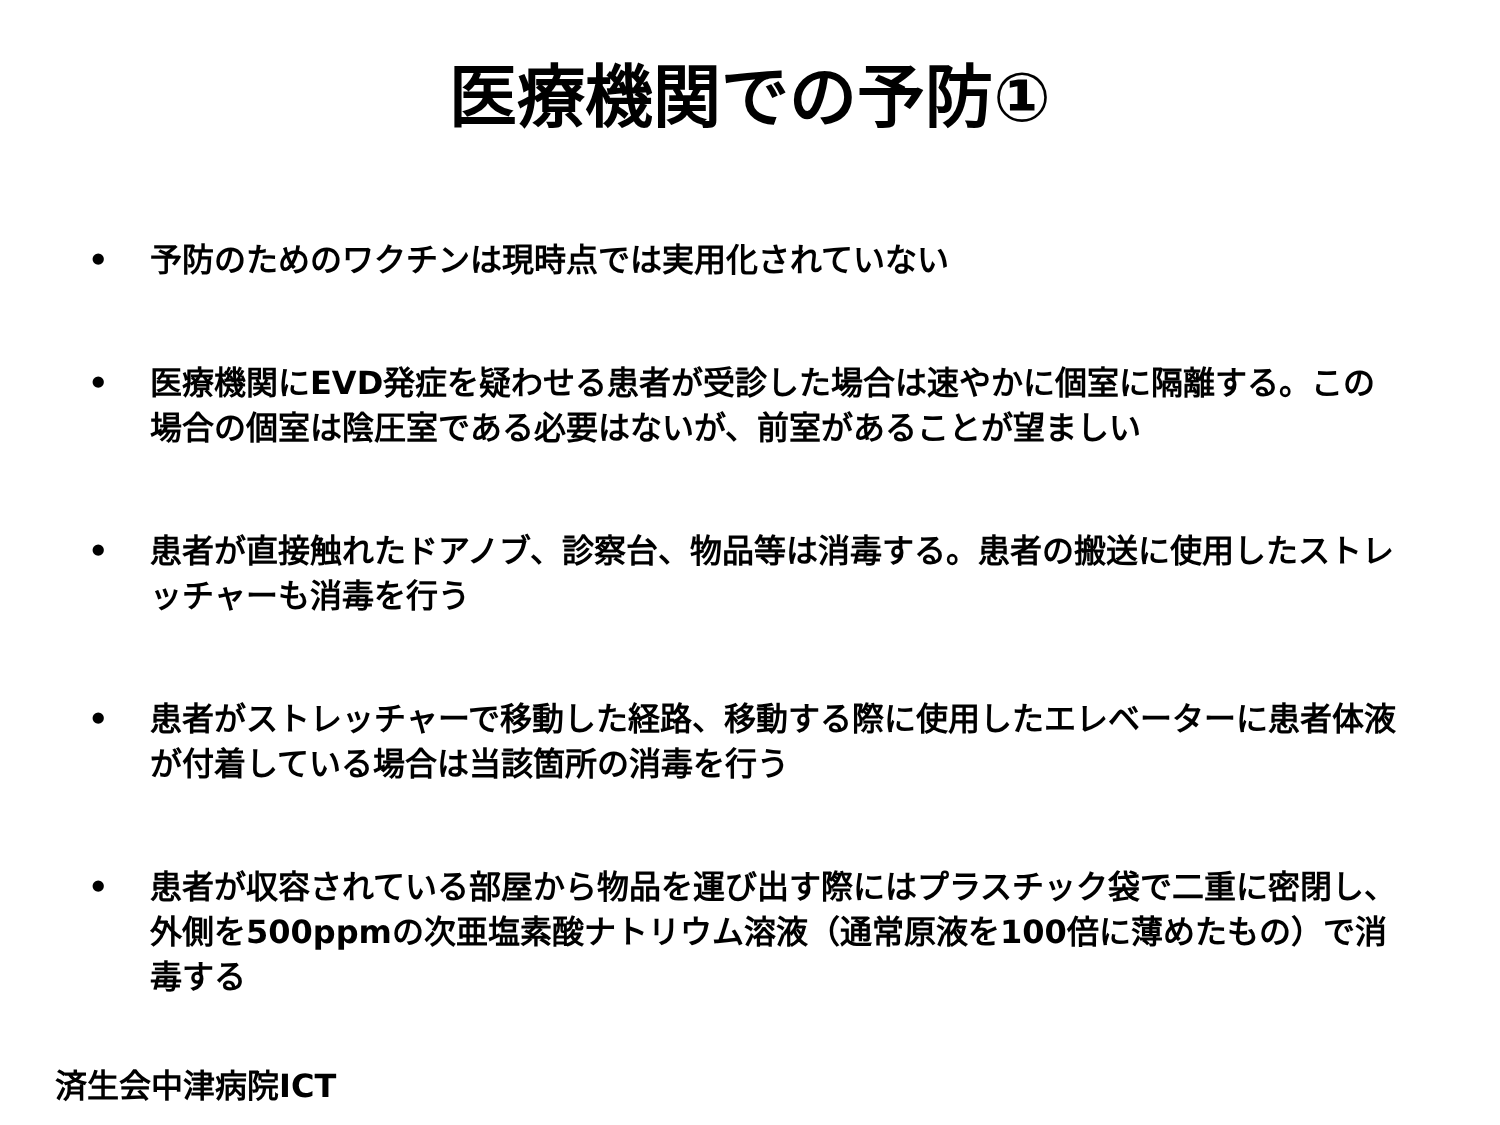医療機関での予防①
• 予防のためのワクチンは現時点では実用化されていない
• 医療機関にEVD発症を疑わせる患者が受診した場合は速やかに個室に隔離する。この場合の個室は陰圧室である必要はないが、前室があることが望ましい
• 患者が直接触れたドアノブ、診察台、物品等は消毒する。患者の搬送に使用したストレッチャーも消毒を行う
• 患者がストレッチャーで移動した経路、移動する際に使用したエレベーターに患者体液が付着している場合は当該箇所の消毒を行う
• 患者が収容されている部屋から物品を運び出す際にはプラスチック袋で二重に密閉し、外側を500ppmの次亜塩素酸ナトリウム溶液（通常原液を100倍に薄めたもの）で消毒する
済生会中津病院ICT